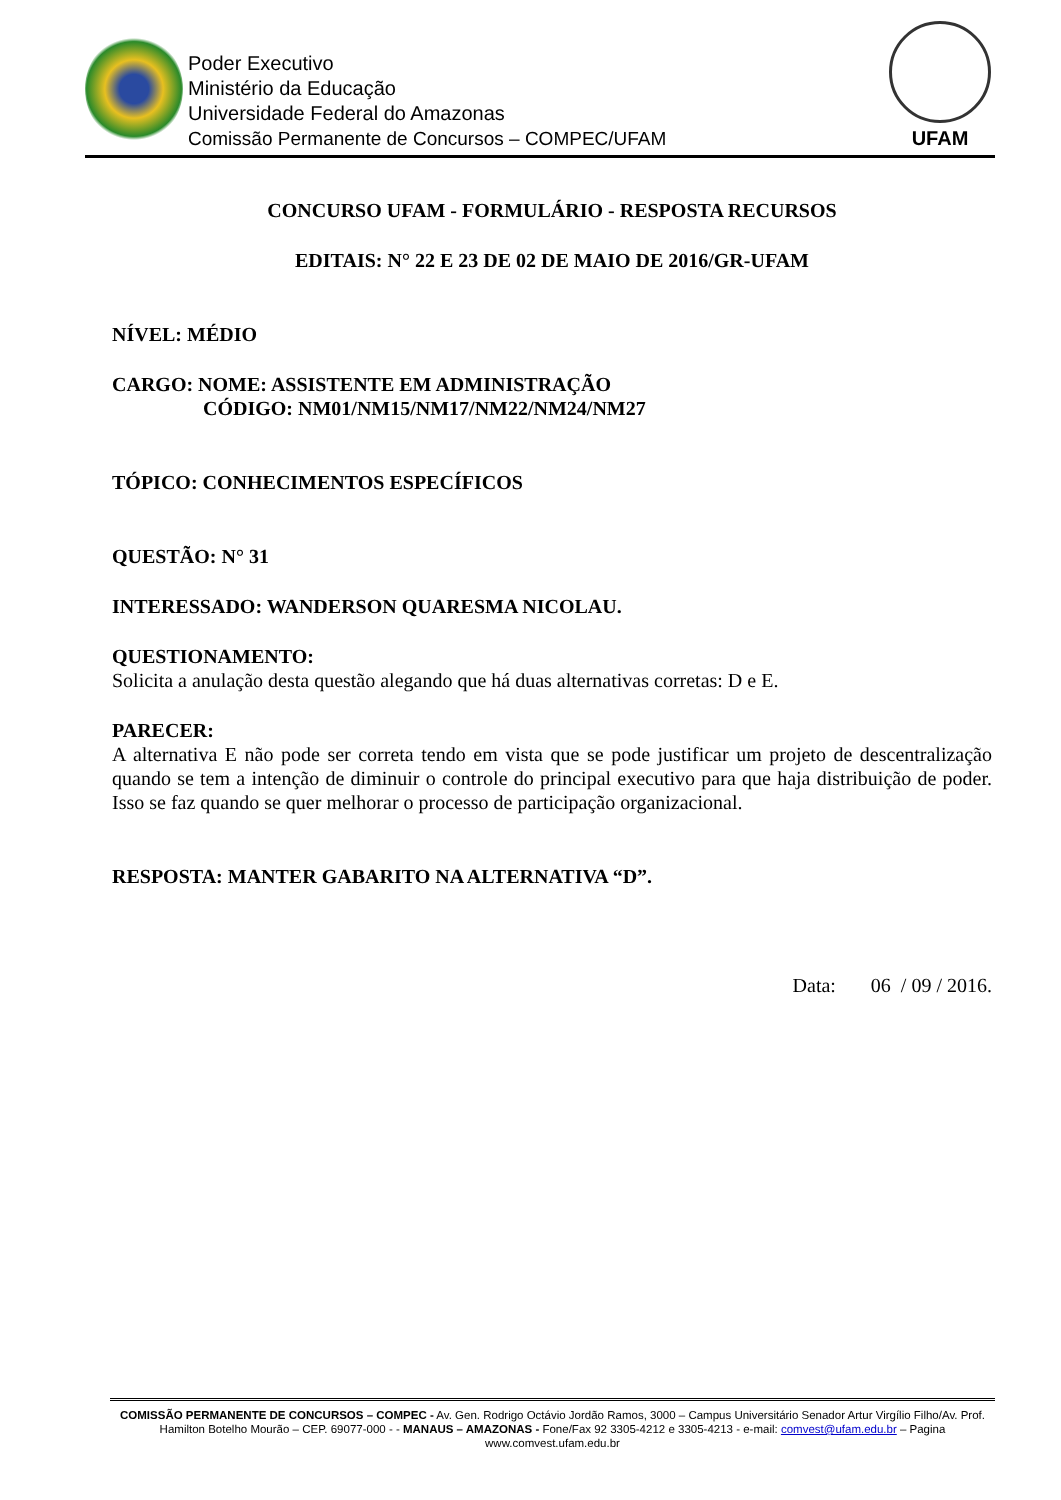Poder Executivo
Ministério da Educação
Universidade Federal do Amazonas
Comissão Permanente de Concursos – COMPEC/UFAM
UFAM
CONCURSO UFAM - FORMULÁRIO - RESPOSTA RECURSOS
EDITAIS: N° 22 E 23 DE 02 DE MAIO DE 2016/GR-UFAM
NÍVEL: MÉDIO
CARGO: NOME: ASSISTENTE EM ADMINISTRAÇÃO
CÓDIGO: NM01/NM15/NM17/NM22/NM24/NM27
TÓPICO: CONHECIMENTOS ESPECÍFICOS
QUESTÃO: N° 31
INTERESSADO: WANDERSON QUARESMA NICOLAU.
QUESTIONAMENTO:
Solicita a anulação desta questão alegando que há duas alternativas corretas: D e E.
PARECER:
A alternativa E não pode ser correta tendo em vista que se pode justificar um projeto de descentralização quando se tem a intenção de diminuir o controle do principal executivo para que haja distribuição de poder. Isso se faz quando se quer melhorar o processo de participação organizacional.
RESPOSTA: MANTER GABARITO NA ALTERNATIVA “D”.
Data: 06 / 09 / 2016.
COMISSÃO PERMANENTE DE CONCURSOS – COMPEC - Av. Gen. Rodrigo Octávio Jordão Ramos, 3000 – Campus Universitário Senador Artur Virgílio Filho/Av. Prof. Hamilton Botelho Mourão – CEP. 69077-000 - - MANAUS – AMAZONAS - Fone/Fax 92 3305-4212 e 3305-4213 - e-mail: comvest@ufam.edu.br – Pagina www.comvest.ufam.edu.br